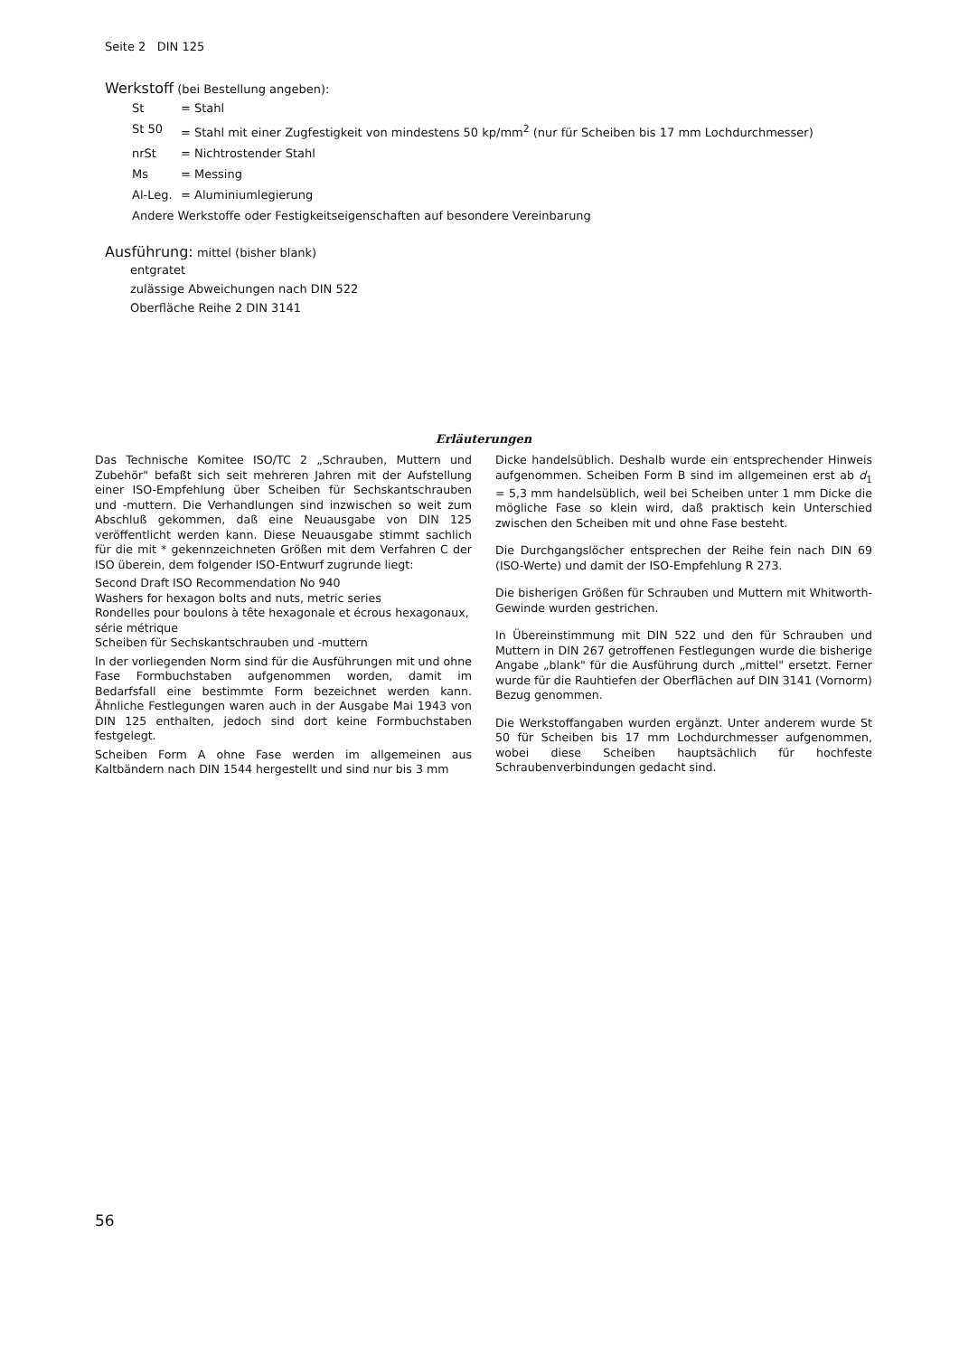Seite 2 DIN 125
Werkstoff (bei Bestellung angeben):
| St | = Stahl |
| St 50 | = Stahl mit einer Zugfestigkeit von mindestens 50 kp/mm<sup>2</sup> (nur für Scheiben bis 17 mm Lochdurchmesser) |
| nrSt | = Nichtrostender Stahl |
| Ms | = Messing |
| Al-Leg. | = Aluminiumlegierung |
| Andere Werkstoffe oder Festigkeitseigenschaften auf besondere Vereinbarung | |
Ausführung: mittel (bisher blank)
entgratet
zulässige Abweichungen nach DIN 522
Oberfläche Reihe 2 DIN 3141
Erläuterungen
Das Technische Komitee ISO/TC 2 „Schrauben, Muttern und Zubehör" befaßt sich seit mehreren Jahren mit der Aufstellung einer ISO-Empfehlung über Scheiben für Sechskantschrauben und -muttern. Die Verhandlungen sind inzwischen so weit zum Abschluß gekommen, daß eine Neuausgabe von DIN 125 veröffentlicht werden kann. Diese Neuausgabe stimmt sachlich für die mit * gekennzeichneten Größen mit dem Verfahren C der ISO überein, dem folgender ISO-Entwurf zugrunde liegt:
Second Draft ISO Recommendation No 940
Washers for hexagon bolts and nuts, metric series
Rondelles pour boulons à tête hexagonale et écrous hexagonaux, série métrique
Scheiben für Sechskantschrauben und -muttern
In der vorliegenden Norm sind für die Ausführungen mit und ohne Fase Formbuchstaben aufgenommen worden, damit im Bedarfsfall eine bestimmte Form bezeichnet werden kann. Ähnliche Festlegungen waren auch in der Ausgabe Mai 1943 von DIN 125 enthalten, jedoch sind dort keine Formbuchstaben festgelegt.
Scheiben Form A ohne Fase werden im allgemeinen aus Kaltbändern nach DIN 1544 hergestellt und sind nur bis 3 mm
Dicke handelsüblich. Deshalb wurde ein entsprechender Hinweis aufgenommen. Scheiben Form B sind im allgemeinen erst ab d<sub>1</sub> = 5,3 mm handelsüblich, weil bei Scheiben unter 1 mm Dicke die mögliche Fase so klein wird, daß praktisch kein Unterschied zwischen den Scheiben mit und ohne Fase besteht.
Die Durchgangslöcher entsprechen der Reihe fein nach DIN 69 (ISO-Werte) und damit der ISO-Empfehlung R 273.
Die bisherigen Größen für Schrauben und Muttern mit Whitworth-Gewinde wurden gestrichen.
In Übereinstimmung mit DIN 522 und den für Schrauben und Muttern in DIN 267 getroffenen Festlegungen wurde die bisherige Angabe „blank" für die Ausführung durch „mittel" ersetzt. Ferner wurde für die Rauhtiefen der Oberflächen auf DIN 3141 (Vornorm) Bezug genommen.
Die Werkstoffangaben wurden ergänzt. Unter anderem wurde St 50 für Scheiben bis 17 mm Lochdurchmesser aufgenommen, wobei diese Scheiben hauptsächlich für hochfeste Schraubenverbindungen gedacht sind.
56